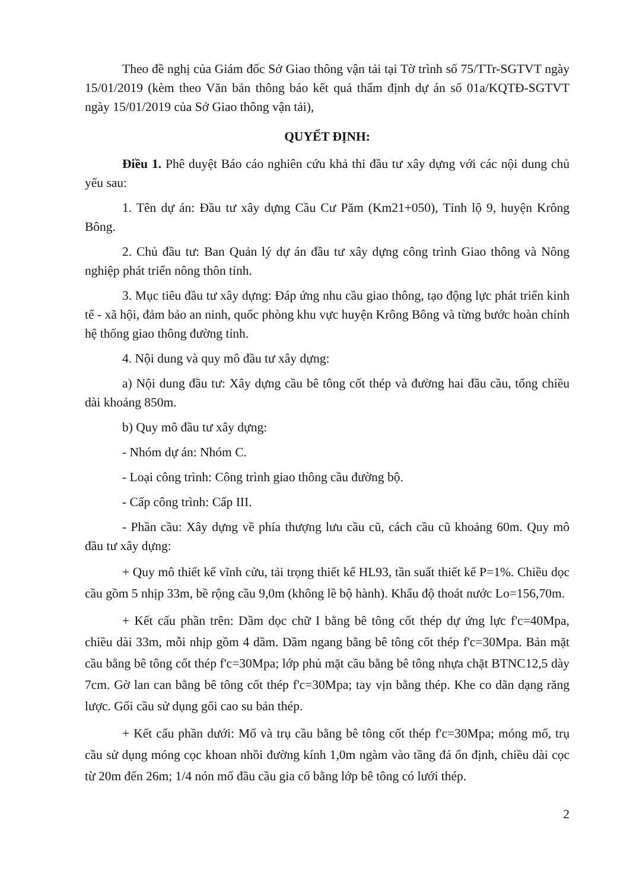Theo đề nghị của Giám đốc Sở Giao thông vận tải tại Tờ trình số 75/TTr-SGTVT ngày 15/01/2019 (kèm theo Văn bản thông báo kết quả thẩm định dự án số 01a/KQTĐ-SGTVT ngày 15/01/2019 của Sở Giao thông vận tải),
QUYẾT ĐỊNH:
Điều 1. Phê duyệt Báo cáo nghiên cứu khả thi đầu tư xây dựng với các nội dung chủ yếu sau:
1. Tên dự án: Đầu tư xây dựng Cầu Cư Păm (Km21+050), Tỉnh lộ 9, huyện Krông Bông.
2. Chủ đầu tư: Ban Quản lý dự án đầu tư xây dựng công trình Giao thông và Nông nghiệp phát triển nông thôn tỉnh.
3. Mục tiêu đầu tư xây dựng: Đáp ứng nhu cầu giao thông, tạo động lực phát triển kinh tế - xã hội, đảm bảo an ninh, quốc phòng khu vực huyện Krông Bông và từng bước hoàn chỉnh hệ thống giao thông đường tỉnh.
4. Nội dung và quy mô đầu tư xây dựng:
a) Nội dung đầu tư: Xây dựng cầu bê tông cốt thép và đường hai đầu cầu, tổng chiều dài khoảng 850m.
b) Quy mô đầu tư xây dựng:
- Nhóm dự án: Nhóm C.
- Loại công trình: Công trình giao thông cầu đường bộ.
- Cấp công trình: Cấp III.
- Phần cầu: Xây dựng về phía thượng lưu cầu cũ, cách cầu cũ khoảng 60m. Quy mô đầu tư xây dựng:
+ Quy mô thiết kế vĩnh cửu, tải trọng thiết kế HL93, tần suất thiết kế P=1%. Chiều dọc cầu gồm 5 nhịp 33m, bề rộng cầu 9,0m (không lề bộ hành). Khẩu độ thoát nước Lo=156,70m.
+ Kết cấu phần trên: Dầm dọc chữ I bằng bê tông cốt thép dự ứng lực f'c=40Mpa, chiều dài 33m, mỗi nhịp gồm 4 dầm. Dầm ngang bằng bê tông cốt thép f'c=30Mpa. Bản mặt cầu bằng bê tông cốt thép f'c=30Mpa; lớp phủ mặt cầu bằng bê tông nhựa chặt BTNC12,5 dày 7cm. Gờ lan can bằng bê tông cốt thép f'c=30Mpa; tay vịn bằng thép. Khe co dãn dạng răng lược. Gối cầu sử dụng gối cao su bản thép.
+ Kết cấu phần dưới: Mố và trụ cầu bằng bê tông cốt thép f'c=30Mpa; móng mố, trụ cầu sử dụng móng cọc khoan nhồi đường kính 1,0m ngàm vào tầng đá ổn định, chiều dài cọc từ 20m đến 26m; 1/4 nón mố đầu cầu gia cố bằng lớp bê tông có lưới thép.
2